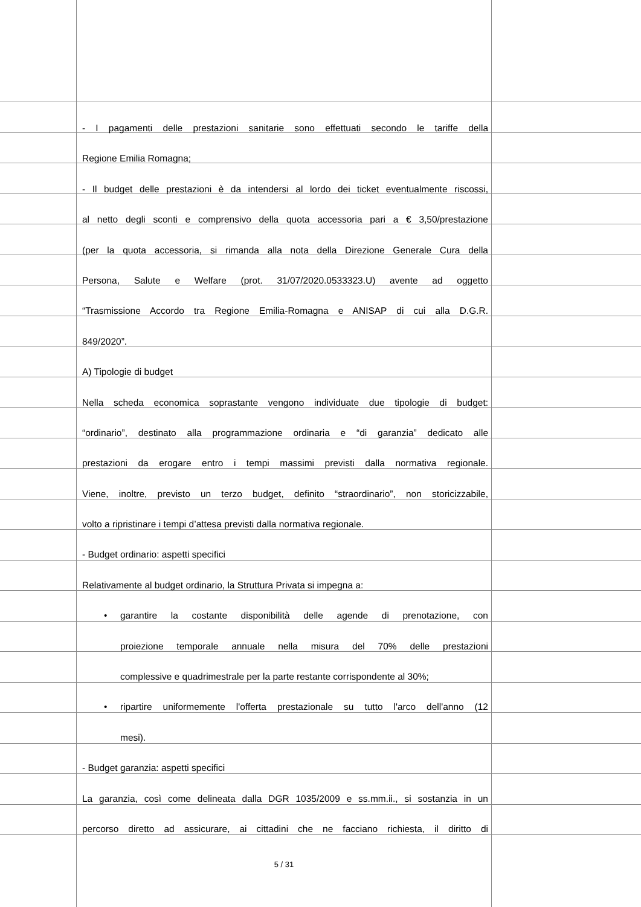- I pagamenti delle prestazioni sanitarie sono effettuati secondo le tariffe della
Regione Emilia Romagna;
- Il budget delle prestazioni è da intendersi al lordo dei ticket eventualmente riscossi,
al netto degli sconti e comprensivo della quota accessoria pari a € 3,50/prestazione
(per la quota accessoria, si rimanda alla nota della Direzione Generale Cura della
Persona, Salute e Welfare (prot. 31/07/2020.0533323.U) avente ad oggetto
“Trasmissione Accordo tra Regione Emilia-Romagna e ANISAP di cui alla D.G.R.
849/2020”.
A) Tipologie di budget
Nella scheda economica soprastante vengono individuate due tipologie di budget:
“ordinario”, destinato alla programmazione ordinaria e “di garanzia” dedicato alle
prestazioni da erogare entro i tempi massimi previsti dalla normativa regionale.
Viene, inoltre, previsto un terzo budget, definito “straordinario”, non storicizzabile,
volto a ripristinare i tempi d’attesa previsti dalla normativa regionale.
- Budget ordinario: aspetti specifici
Relativamente al budget ordinario, la Struttura Privata si impegna a:
• garantire la costante disponibilità delle agende di prenotazione, con
proiezione temporale annuale nella misura del 70% delle prestazioni
complessive e quadrimestrale per la parte restante corrispondente al 30%;
• ripartire uniformemente l'offerta prestazionale su tutto l'arco dell'anno (12
mesi).
- Budget garanzia: aspetti specifici
La garanzia, così come delineata dalla DGR 1035/2009 e ss.mm.ii., si sostanzia in un
percorso diretto ad assicurare, ai cittadini che ne facciano richiesta, il diritto di
5 / 31